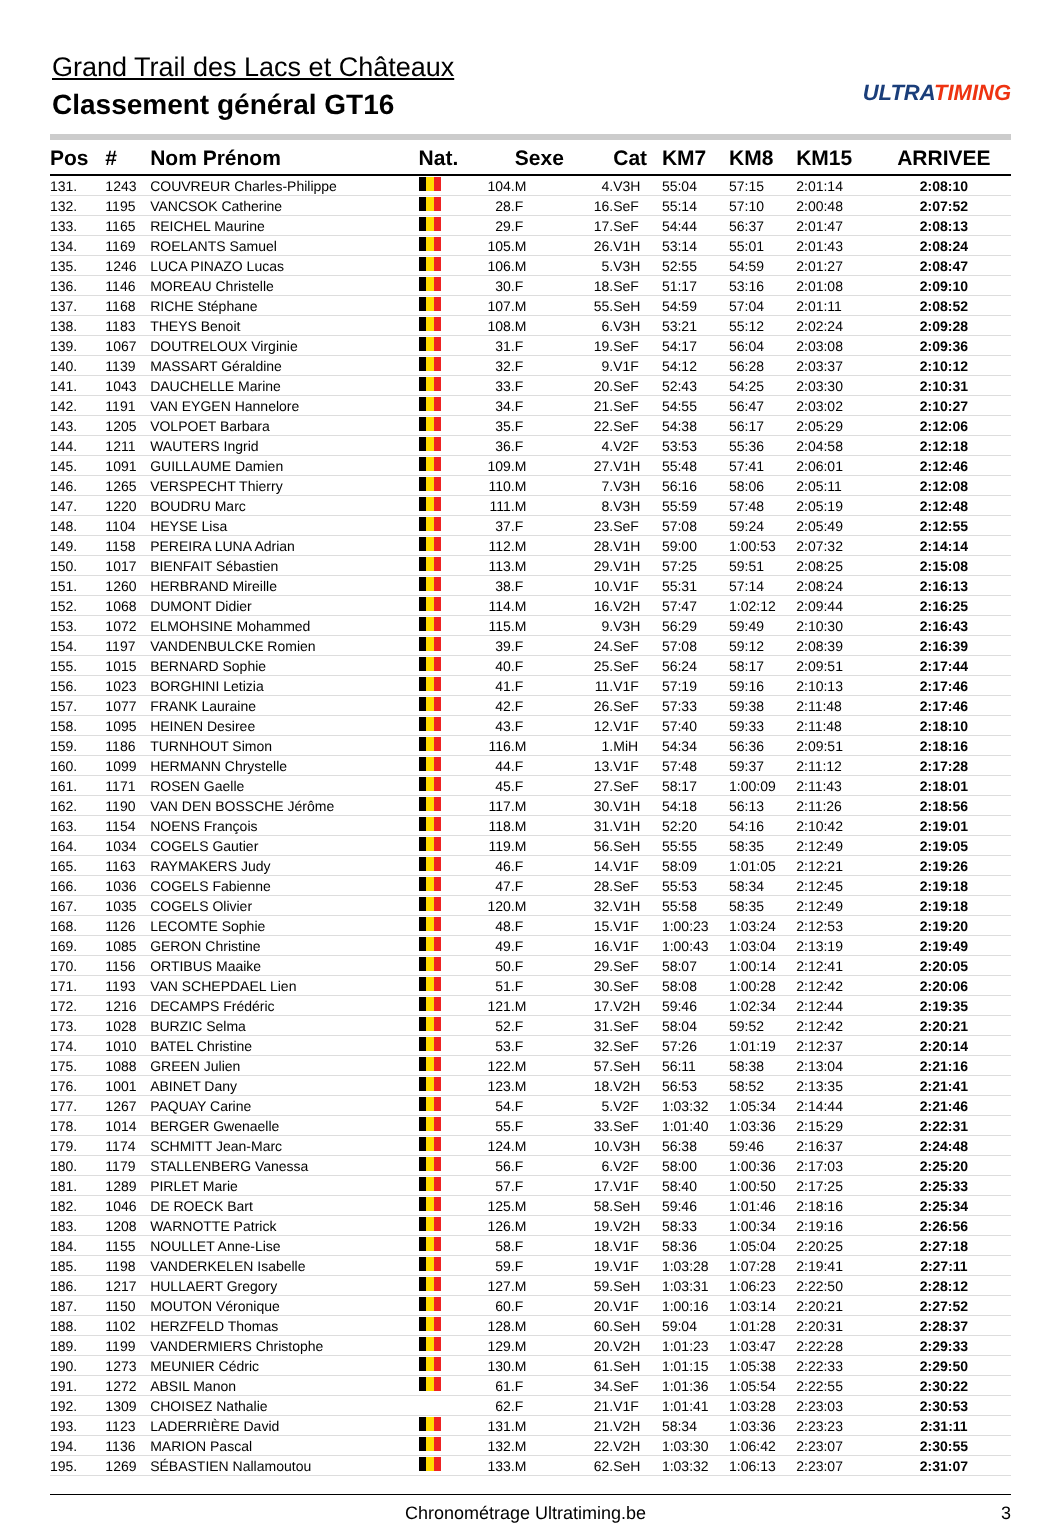Grand Trail des Lacs et Châteaux
Classement général GT16
ULTRATIMING
| Pos | # | Nom Prénom | Nat. | | Sexe | | Cat | KM7 | KM8 | KM15 | ARRIVEE |
| --- | --- | --- | --- | --- | --- | --- | --- | --- | --- | --- | --- |
| 131. | 1243 | COUVREUR Charles-Philippe | | 104. | M | 4. | V3H | 55:04 | 57:15 | 2:01:14 | 2:08:10 |
| 132. | 1195 | VANCSOK Catherine | | 28. | F | 16. | SeF | 55:14 | 57:10 | 2:00:48 | 2:07:52 |
| 133. | 1165 | REICHEL Maurine | | 29. | F | 17. | SeF | 54:44 | 56:37 | 2:01:47 | 2:08:13 |
| 134. | 1169 | ROELANTS Samuel | | 105. | M | 26. | V1H | 53:14 | 55:01 | 2:01:43 | 2:08:24 |
| 135. | 1246 | LUCA PINAZO Lucas | | 106. | M | 5. | V3H | 52:55 | 54:59 | 2:01:27 | 2:08:47 |
| 136. | 1146 | MOREAU Christelle | | 30. | F | 18. | SeF | 51:17 | 53:16 | 2:01:08 | 2:09:10 |
| 137. | 1168 | RICHE Stéphane | | 107. | M | 55. | SeH | 54:59 | 57:04 | 2:01:11 | 2:08:52 |
| 138. | 1183 | THEYS Benoit | | 108. | M | 6. | V3H | 53:21 | 55:12 | 2:02:24 | 2:09:28 |
| 139. | 1067 | DOUTRELOUX Virginie | | 31. | F | 19. | SeF | 54:17 | 56:04 | 2:03:08 | 2:09:36 |
| 140. | 1139 | MASSART Géraldine | | 32. | F | 9. | V1F | 54:12 | 56:28 | 2:03:37 | 2:10:12 |
| 141. | 1043 | DAUCHELLE Marine | | 33. | F | 20. | SeF | 52:43 | 54:25 | 2:03:30 | 2:10:31 |
| 142. | 1191 | VAN EYGEN Hannelore | | 34. | F | 21. | SeF | 54:55 | 56:47 | 2:03:02 | 2:10:27 |
| 143. | 1205 | VOLPOET Barbara | | 35. | F | 22. | SeF | 54:38 | 56:17 | 2:05:29 | 2:12:06 |
| 144. | 1211 | WAUTERS Ingrid | | 36. | F | 4. | V2F | 53:53 | 55:36 | 2:04:58 | 2:12:18 |
| 145. | 1091 | GUILLAUME Damien | | 109. | M | 27. | V1H | 55:48 | 57:41 | 2:06:01 | 2:12:46 |
| 146. | 1265 | VERSPECHT Thierry | | 110. | M | 7. | V3H | 56:16 | 58:06 | 2:05:11 | 2:12:08 |
| 147. | 1220 | BOUDRU Marc | | 111. | M | 8. | V3H | 55:59 | 57:48 | 2:05:19 | 2:12:48 |
| 148. | 1104 | HEYSE Lisa | | 37. | F | 23. | SeF | 57:08 | 59:24 | 2:05:49 | 2:12:55 |
| 149. | 1158 | PEREIRA LUNA Adrian | | 112. | M | 28. | V1H | 59:00 | 1:00:53 | 2:07:32 | 2:14:14 |
| 150. | 1017 | BIENFAIT Sébastien | | 113. | M | 29. | V1H | 57:25 | 59:51 | 2:08:25 | 2:15:08 |
| 151. | 1260 | HERBRAND Mireille | | 38. | F | 10. | V1F | 55:31 | 57:14 | 2:08:24 | 2:16:13 |
| 152. | 1068 | DUMONT Didier | | 114. | M | 16. | V2H | 57:47 | 1:02:12 | 2:09:44 | 2:16:25 |
| 153. | 1072 | ELMOHSINE Mohammed | | 115. | M | 9. | V3H | 56:29 | 59:49 | 2:10:30 | 2:16:43 |
| 154. | 1197 | VANDENBULCKE Romien | | 39. | F | 24. | SeF | 57:08 | 59:12 | 2:08:39 | 2:16:39 |
| 155. | 1015 | BERNARD Sophie | | 40. | F | 25. | SeF | 56:24 | 58:17 | 2:09:51 | 2:17:44 |
| 156. | 1023 | BORGHINI Letizia | | 41. | F | 11. | V1F | 57:19 | 59:16 | 2:10:13 | 2:17:46 |
| 157. | 1077 | FRANK Lauraine | | 42. | F | 26. | SeF | 57:33 | 59:38 | 2:11:48 | 2:17:46 |
| 158. | 1095 | HEINEN Desiree | | 43. | F | 12. | V1F | 57:40 | 59:33 | 2:11:48 | 2:18:10 |
| 159. | 1186 | TURNHOUT Simon | | 116. | M | 1. | MiH | 54:34 | 56:36 | 2:09:51 | 2:18:16 |
| 160. | 1099 | HERMANN Chrystelle | | 44. | F | 13. | V1F | 57:48 | 59:37 | 2:11:12 | 2:17:28 |
| 161. | 1171 | ROSEN Gaelle | | 45. | F | 27. | SeF | 58:17 | 1:00:09 | 2:11:43 | 2:18:01 |
| 162. | 1190 | VAN DEN BOSSCHE Jérôme | | 117. | M | 30. | V1H | 54:18 | 56:13 | 2:11:26 | 2:18:56 |
| 163. | 1154 | NOENS François | | 118. | M | 31. | V1H | 52:20 | 54:16 | 2:10:42 | 2:19:01 |
| 164. | 1034 | COGELS Gautier | | 119. | M | 56. | SeH | 55:55 | 58:35 | 2:12:49 | 2:19:05 |
| 165. | 1163 | RAYMAKERS Judy | | 46. | F | 14. | V1F | 58:09 | 1:01:05 | 2:12:21 | 2:19:26 |
| 166. | 1036 | COGELS Fabienne | | 47. | F | 28. | SeF | 55:53 | 58:34 | 2:12:45 | 2:19:18 |
| 167. | 1035 | COGELS Olivier | | 120. | M | 32. | V1H | 55:58 | 58:35 | 2:12:49 | 2:19:18 |
| 168. | 1126 | LECOMTE Sophie | | 48. | F | 15. | V1F | 1:00:23 | 1:03:24 | 2:12:53 | 2:19:20 |
| 169. | 1085 | GERON Christine | | 49. | F | 16. | V1F | 1:00:43 | 1:03:04 | 2:13:19 | 2:19:49 |
| 170. | 1156 | ORTIBUS Maaike | | 50. | F | 29. | SeF | 58:07 | 1:00:14 | 2:12:41 | 2:20:05 |
| 171. | 1193 | VAN SCHEPDAEL Lien | | 51. | F | 30. | SeF | 58:08 | 1:00:28 | 2:12:42 | 2:20:06 |
| 172. | 1216 | DECAMPS Frédéric | | 121. | M | 17. | V2H | 59:46 | 1:02:34 | 2:12:44 | 2:19:35 |
| 173. | 1028 | BURZIC Selma | | 52. | F | 31. | SeF | 58:04 | 59:52 | 2:12:42 | 2:20:21 |
| 174. | 1010 | BATEL Christine | | 53. | F | 32. | SeF | 57:26 | 1:01:19 | 2:12:37 | 2:20:14 |
| 175. | 1088 | GREEN Julien | | 122. | M | 57. | SeH | 56:11 | 58:38 | 2:13:04 | 2:21:16 |
| 176. | 1001 | ABINET Dany | | 123. | M | 18. | V2H | 56:53 | 58:52 | 2:13:35 | 2:21:41 |
| 177. | 1267 | PAQUAY Carine | | 54. | F | 5. | V2F | 1:03:32 | 1:05:34 | 2:14:44 | 2:21:46 |
| 178. | 1014 | BERGER Gwenaelle | | 55. | F | 33. | SeF | 1:01:40 | 1:03:36 | 2:15:29 | 2:22:31 |
| 179. | 1174 | SCHMITT Jean-Marc | | 124. | M | 10. | V3H | 56:38 | 59:46 | 2:16:37 | 2:24:48 |
| 180. | 1179 | STALLENBERG Vanessa | | 56. | F | 6. | V2F | 58:00 | 1:00:36 | 2:17:03 | 2:25:20 |
| 181. | 1289 | PIRLET Marie | | 57. | F | 17. | V1F | 58:40 | 1:00:50 | 2:17:25 | 2:25:33 |
| 182. | 1046 | DE ROECK Bart | | 125. | M | 58. | SeH | 59:46 | 1:01:46 | 2:18:16 | 2:25:34 |
| 183. | 1208 | WARNOTTE Patrick | | 126. | M | 19. | V2H | 58:33 | 1:00:34 | 2:19:16 | 2:26:56 |
| 184. | 1155 | NOULLET Anne-Lise | | 58. | F | 18. | V1F | 58:36 | 1:05:04 | 2:20:25 | 2:27:18 |
| 185. | 1198 | VANDERKELEN Isabelle | | 59. | F | 19. | V1F | 1:03:28 | 1:07:28 | 2:19:41 | 2:27:11 |
| 186. | 1217 | HULLAERT Gregory | | 127. | M | 59. | SeH | 1:03:31 | 1:06:23 | 2:22:50 | 2:28:12 |
| 187. | 1150 | MOUTON Véronique | | 60. | F | 20. | V1F | 1:00:16 | 1:03:14 | 2:20:21 | 2:27:52 |
| 188. | 1102 | HERZFELD Thomas | | 128. | M | 60. | SeH | 59:04 | 1:01:28 | 2:20:31 | 2:28:37 |
| 189. | 1199 | VANDERMIERS Christophe | | 129. | M | 20. | V2H | 1:01:23 | 1:03:47 | 2:22:28 | 2:29:33 |
| 190. | 1273 | MEUNIER Cédric | | 130. | M | 61. | SeH | 1:01:15 | 1:05:38 | 2:22:33 | 2:29:50 |
| 191. | 1272 | ABSIL Manon | | 61. | F | 34. | SeF | 1:01:36 | 1:05:54 | 2:22:55 | 2:30:22 |
| 192. | 1309 | CHOISEZ Nathalie | | 62. | F | 21. | V1F | 1:01:41 | 1:03:28 | 2:23:03 | 2:30:53 |
| 193. | 1123 | LADERRIÈRE David | | 131. | M | 21. | V2H | 58:34 | 1:03:36 | 2:23:23 | 2:31:11 |
| 194. | 1136 | MARION Pascal | | 132. | M | 22. | V2H | 1:03:30 | 1:06:42 | 2:23:07 | 2:30:55 |
| 195. | 1269 | SÉBASTIEN Nallamoutou | | 133. | M | 62. | SeH | 1:03:32 | 1:06:13 | 2:23:07 | 2:31:07 |
Chronométrage Ultratiming.be 3